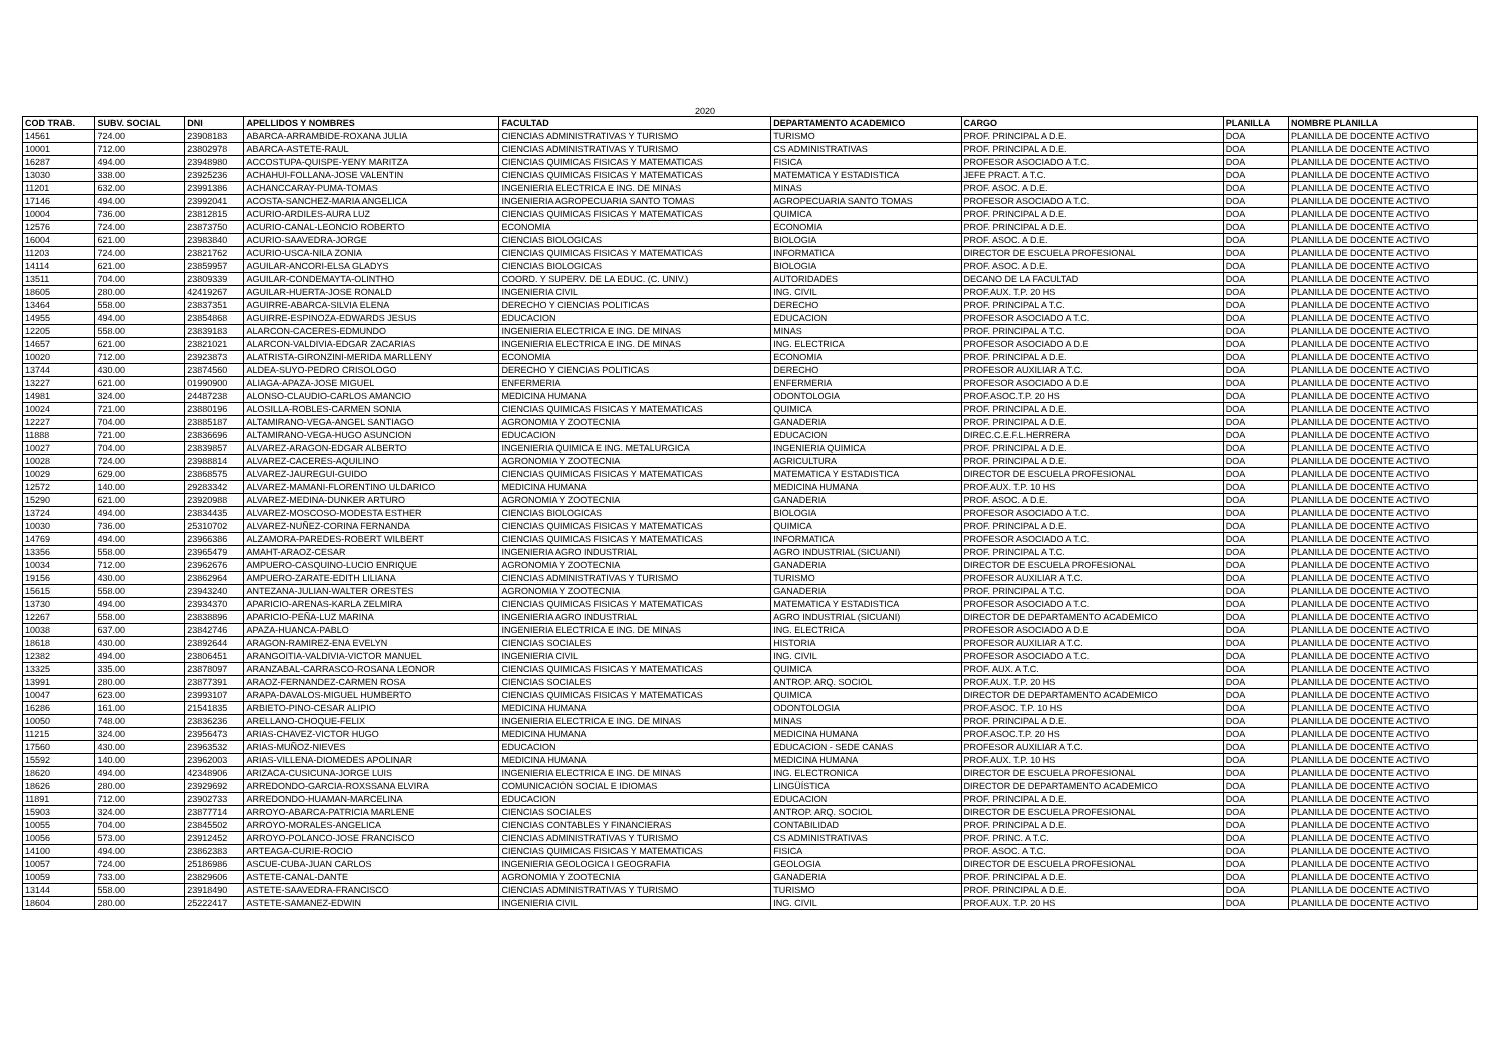2020
| COD TRAB. | SUBV. SOCIAL | DNI | APELLIDOS Y NOMBRES | FACULTAD | DEPARTAMENTO ACADEMICO | CARGO | PLANILLA | NOMBRE PLANILLA |
| --- | --- | --- | --- | --- | --- | --- | --- | --- |
| 14561 | 724.00 | 23908183 | ABARCA-ARRAMBIDE-ROXANA JULIA | CIENCIAS ADMINISTRATIVAS Y TURISMO | TURISMO | PROF. PRINCIPAL A D.E. | DOA | PLANILLA DE DOCENTE ACTIVO |
| 10001 | 712.00 | 23802978 | ABARCA-ASTETE-RAUL | CIENCIAS ADMINISTRATIVAS Y TURISMO | CS ADMINISTRATIVAS | PROF. PRINCIPAL A D.E. | DOA | PLANILLA DE DOCENTE ACTIVO |
| 16287 | 494.00 | 23948980 | ACCOSTUPA-QUISPE-YENY MARITZA | CIENCIAS QUIMICAS FISICAS Y MATEMATICAS | FISICA | PROFESOR ASOCIADO A T.C. | DOA | PLANILLA DE DOCENTE ACTIVO |
| 13030 | 338.00 | 23925236 | ACHAHUI-FOLLANA-JOSE VALENTIN | CIENCIAS QUIMICAS FISICAS Y MATEMATICAS | MATEMATICA Y ESTADISTICA | JEFE PRACT. A T.C. | DOA | PLANILLA DE DOCENTE ACTIVO |
| 11201 | 632.00 | 23991386 | ACHANCCARAY-PUMA-TOMAS | INGENIERIA ELECTRICA E ING. DE MINAS | MINAS | PROF. ASOC. A D.E. | DOA | PLANILLA DE DOCENTE ACTIVO |
| 17146 | 494.00 | 23992041 | ACOSTA-SANCHEZ-MARIA ANGELICA | INGENIERIA AGROPECUARIA SANTO TOMAS | AGROPECUARIA SANTO TOMAS | PROFESOR ASOCIADO A T.C. | DOA | PLANILLA DE DOCENTE ACTIVO |
| 10004 | 736.00 | 23812815 | ACURIO-ARDILES-AURA LUZ | CIENCIAS QUIMICAS FISICAS Y MATEMATICAS | QUIMICA | PROF. PRINCIPAL A D.E. | DOA | PLANILLA DE DOCENTE ACTIVO |
| 12576 | 724.00 | 23873750 | ACURIO-CANAL-LEONCIO ROBERTO | ECONOMIA | ECONOMIA | PROF. PRINCIPAL A D.E. | DOA | PLANILLA DE DOCENTE ACTIVO |
| 16004 | 621.00 | 23983840 | ACURIO-SAAVEDRA-JORGE | CIENCIAS BIOLOGICAS | BIOLOGIA | PROF. ASOC. A D.E. | DOA | PLANILLA DE DOCENTE ACTIVO |
| 11203 | 724.00 | 23821762 | ACURIO-USCA-NILA ZONIA | CIENCIAS QUIMICAS FISICAS Y MATEMATICAS | INFORMATICA | DIRECTOR DE ESCUELA PROFESIONAL | DOA | PLANILLA DE DOCENTE ACTIVO |
| 14114 | 621.00 | 23859957 | AGUILAR-ANCORI-ELSA GLADYS | CIENCIAS BIOLOGICAS | BIOLOGIA | PROF. ASOC. A D.E. | DOA | PLANILLA DE DOCENTE ACTIVO |
| 13511 | 704.00 | 23809339 | AGUILAR-CONDEMAYTA-OLINTHO | COORD. Y SUPERV. DE LA EDUC. (C. UNIV.) | AUTORIDADES | DECANO DE LA FACULTAD | DOA | PLANILLA DE DOCENTE ACTIVO |
| 18605 | 280.00 | 42419267 | AGUILAR-HUERTA-JOSE RONALD | INGENIERIA CIVIL | ING. CIVIL | PROF.AUX. T.P. 20 HS | DOA | PLANILLA DE DOCENTE ACTIVO |
| 13464 | 558.00 | 23837351 | AGUIRRE-ABARCA-SILVIA ELENA | DERECHO Y CIENCIAS POLITICAS | DERECHO | PROF. PRINCIPAL A T.C. | DOA | PLANILLA DE DOCENTE ACTIVO |
| 14955 | 494.00 | 23854868 | AGUIRRE-ESPINOZA-EDWARDS JESUS | EDUCACION | EDUCACION | PROFESOR ASOCIADO A T.C. | DOA | PLANILLA DE DOCENTE ACTIVO |
| 12205 | 558.00 | 23839183 | ALARCON-CACERES-EDMUNDO | INGENIERIA ELECTRICA E ING. DE MINAS | MINAS | PROF. PRINCIPAL A T.C. | DOA | PLANILLA DE DOCENTE ACTIVO |
| 14657 | 621.00 | 23821021 | ALARCON-VALDIVIA-EDGAR ZACARIAS | INGENIERIA ELECTRICA E ING. DE MINAS | ING. ELECTRICA | PROFESOR ASOCIADO A D.E | DOA | PLANILLA DE DOCENTE ACTIVO |
| 10020 | 712.00 | 23923873 | ALATRISTA-GIRONZINI-MERIDA MARLLENY | ECONOMIA | ECONOMIA | PROF. PRINCIPAL A D.E. | DOA | PLANILLA DE DOCENTE ACTIVO |
| 13744 | 430.00 | 23874560 | ALDEA-SUYO-PEDRO CRISOLOGO | DERECHO Y CIENCIAS POLITICAS | DERECHO | PROFESOR AUXILIAR A T.C. | DOA | PLANILLA DE DOCENTE ACTIVO |
| 13227 | 621.00 | 01990900 | ALIAGA-APAZA-JOSE MIGUEL | ENFERMERIA | ENFERMERIA | PROFESOR ASOCIADO A D.E | DOA | PLANILLA DE DOCENTE ACTIVO |
| 14981 | 324.00 | 24487238 | ALONSO-CLAUDIO-CARLOS AMANCIO | MEDICINA HUMANA | ODONTOLOGIA | PROF.ASOC.T.P. 20 HS | DOA | PLANILLA DE DOCENTE ACTIVO |
| 10024 | 721.00 | 23880196 | ALOSILLA-ROBLES-CARMEN SONIA | CIENCIAS QUIMICAS FISICAS Y MATEMATICAS | QUIMICA | PROF. PRINCIPAL A D.E. | DOA | PLANILLA DE DOCENTE ACTIVO |
| 12227 | 704.00 | 23885187 | ALTAMIRANO-VEGA-ANGEL SANTIAGO | AGRONOMIA Y ZOOTECNIA | GANADERIA | PROF. PRINCIPAL A D.E. | DOA | PLANILLA DE DOCENTE ACTIVO |
| 11888 | 721.00 | 23836696 | ALTAMIRANO-VEGA-HUGO ASUNCION | EDUCACION | EDUCACION | DIREC.C.E.F.L.HERRERA | DOA | PLANILLA DE DOCENTE ACTIVO |
| 10027 | 704.00 | 23839857 | ALVAREZ-ARAGON-EDGAR ALBERTO | INGENIERIA QUIMICA E ING. METALURGICA | INGENIERIA QUIMICA | PROF. PRINCIPAL A D.E. | DOA | PLANILLA DE DOCENTE ACTIVO |
| 10028 | 724.00 | 23988814 | ALVAREZ-CACERES-AQUILINO | AGRONOMIA Y ZOOTECNIA | AGRICULTURA | PROF. PRINCIPAL A D.E. | DOA | PLANILLA DE DOCENTE ACTIVO |
| 10029 | 629.00 | 23868575 | ALVAREZ-JAUREGUI-GUIDO | CIENCIAS QUIMICAS FISICAS Y MATEMATICAS | MATEMATICA Y ESTADISTICA | DIRECTOR DE ESCUELA PROFESIONAL | DOA | PLANILLA DE DOCENTE ACTIVO |
| 12572 | 140.00 | 29283342 | ALVAREZ-MAMANI-FLORENTINO ULDARICO | MEDICINA HUMANA | MEDICINA HUMANA | PROF.AUX. T.P. 10 HS | DOA | PLANILLA DE DOCENTE ACTIVO |
| 15290 | 621.00 | 23920988 | ALVAREZ-MEDINA-DUNKER ARTURO | AGRONOMIA Y ZOOTECNIA | GANADERIA | PROF. ASOC. A D.E. | DOA | PLANILLA DE DOCENTE ACTIVO |
| 13724 | 494.00 | 23834435 | ALVAREZ-MOSCOSO-MODESTA ESTHER | CIENCIAS BIOLOGICAS | BIOLOGIA | PROFESOR ASOCIADO A T.C. | DOA | PLANILLA DE DOCENTE ACTIVO |
| 10030 | 736.00 | 25310702 | ALVAREZ-NUÑEZ-CORINA FERNANDA | CIENCIAS QUIMICAS FISICAS Y MATEMATICAS | QUIMICA | PROF. PRINCIPAL A D.E. | DOA | PLANILLA DE DOCENTE ACTIVO |
| 14769 | 494.00 | 23966386 | ALZAMORA-PAREDES-ROBERT WILBERT | CIENCIAS QUIMICAS FISICAS Y MATEMATICAS | INFORMATICA | PROFESOR ASOCIADO A T.C. | DOA | PLANILLA DE DOCENTE ACTIVO |
| 13356 | 558.00 | 23965479 | AMAHT-ARAOZ-CESAR | INGENIERIA AGRO INDUSTRIAL | AGRO INDUSTRIAL (SICUANI) | PROF. PRINCIPAL A T.C. | DOA | PLANILLA DE DOCENTE ACTIVO |
| 10034 | 712.00 | 23962676 | AMPUERO-CASQUINO-LUCIO ENRIQUE | AGRONOMIA Y ZOOTECNIA | GANADERIA | DIRECTOR DE ESCUELA PROFESIONAL | DOA | PLANILLA DE DOCENTE ACTIVO |
| 19156 | 430.00 | 23862964 | AMPUERO-ZARATE-EDITH LILIANA | CIENCIAS ADMINISTRATIVAS Y TURISMO | TURISMO | PROFESOR AUXILIAR A T.C. | DOA | PLANILLA DE DOCENTE ACTIVO |
| 15615 | 558.00 | 23943240 | ANTEZANA-JULIAN-WALTER ORESTES | AGRONOMIA Y ZOOTECNIA | GANADERIA | PROF. PRINCIPAL A T.C. | DOA | PLANILLA DE DOCENTE ACTIVO |
| 13730 | 494.00 | 23934370 | APARICIO-ARENAS-KARLA ZELMIRA | CIENCIAS QUIMICAS FISICAS Y MATEMATICAS | MATEMATICA Y ESTADISTICA | PROFESOR ASOCIADO A T.C. | DOA | PLANILLA DE DOCENTE ACTIVO |
| 12267 | 558.00 | 23838896 | APARICIO-PEÑA-LUZ MARINA | INGENIERIA AGRO INDUSTRIAL | AGRO INDUSTRIAL (SICUANI) | DIRECTOR DE DEPARTAMENTO ACADEMICO | DOA | PLANILLA DE DOCENTE ACTIVO |
| 10038 | 637.00 | 23842746 | APAZA-HUANCA-PABLO | INGENIERIA ELECTRICA E ING. DE MINAS | ING. ELECTRICA | PROFESOR ASOCIADO A D.E | DOA | PLANILLA DE DOCENTE ACTIVO |
| 18618 | 430.00 | 23892644 | ARAGON-RAMIREZ-ENA EVELYN | CIENCIAS SOCIALES | HISTORIA | PROFESOR AUXILIAR A T.C. | DOA | PLANILLA DE DOCENTE ACTIVO |
| 12382 | 494.00 | 23806451 | ARANGOITIA-VALDIVIA-VICTOR MANUEL | INGENIERIA CIVIL | ING. CIVIL | PROFESOR ASOCIADO A T.C. | DOA | PLANILLA DE DOCENTE ACTIVO |
| 13325 | 335.00 | 23878097 | ARANZABAL-CARRASCO-ROSANA LEONOR | CIENCIAS QUIMICAS FISICAS Y MATEMATICAS | QUIMICA | PROF. AUX. A T.C. | DOA | PLANILLA DE DOCENTE ACTIVO |
| 13991 | 280.00 | 23877391 | ARAOZ-FERNANDEZ-CARMEN ROSA | CIENCIAS SOCIALES | ANTROP. ARQ. SOCIOL | PROF.AUX. T.P. 20 HS | DOA | PLANILLA DE DOCENTE ACTIVO |
| 10047 | 623.00 | 23993107 | ARAPA-DAVALOS-MIGUEL HUMBERTO | CIENCIAS QUIMICAS FISICAS Y MATEMATICAS | QUIMICA | DIRECTOR DE DEPARTAMENTO ACADEMICO | DOA | PLANILLA DE DOCENTE ACTIVO |
| 16286 | 161.00 | 21541835 | ARBIETO-PINO-CESAR ALIPIO | MEDICINA HUMANA | ODONTOLOGIA | PROF.ASOC. T.P. 10 HS | DOA | PLANILLA DE DOCENTE ACTIVO |
| 10050 | 748.00 | 23836236 | ARELLANO-CHOQUE-FELIX | INGENIERIA ELECTRICA E ING. DE MINAS | MINAS | PROF. PRINCIPAL A D.E. | DOA | PLANILLA DE DOCENTE ACTIVO |
| 11215 | 324.00 | 23956473 | ARIAS-CHAVEZ-VICTOR HUGO | MEDICINA HUMANA | MEDICINA HUMANA | PROF.ASOC.T.P. 20 HS | DOA | PLANILLA DE DOCENTE ACTIVO |
| 17560 | 430.00 | 23963532 | ARIAS-MUÑOZ-NIEVES | EDUCACION | EDUCACION - SEDE CANAS | PROFESOR AUXILIAR A T.C. | DOA | PLANILLA DE DOCENTE ACTIVO |
| 15592 | 140.00 | 23962003 | ARIAS-VILLENA-DIOMEDES APOLINAR | MEDICINA HUMANA | MEDICINA HUMANA | PROF.AUX. T.P. 10 HS | DOA | PLANILLA DE DOCENTE ACTIVO |
| 18620 | 494.00 | 42348906 | ARIZACA-CUSICUNA-JORGE LUIS | INGENIERIA ELECTRICA E ING. DE MINAS | ING. ELECTRONICA | DIRECTOR DE ESCUELA PROFESIONAL | DOA | PLANILLA DE DOCENTE ACTIVO |
| 18626 | 280.00 | 23929692 | ARREDONDO-GARCIA-ROXSSANA ELVIRA | COMUNICACIÓN SOCIAL E IDIOMAS | LINGÜÍSTICA | DIRECTOR DE DEPARTAMENTO ACADEMICO | DOA | PLANILLA DE DOCENTE ACTIVO |
| 11891 | 712.00 | 23902733 | ARREDONDO-HUAMAN-MARCELINA | EDUCACION | EDUCACION | PROF. PRINCIPAL A D.E. | DOA | PLANILLA DE DOCENTE ACTIVO |
| 15903 | 324.00 | 23877714 | ARROYO-ABARCA-PATRICIA MARLENE | CIENCIAS SOCIALES | ANTROP. ARQ. SOCIOL | DIRECTOR DE ESCUELA PROFESIONAL | DOA | PLANILLA DE DOCENTE ACTIVO |
| 10055 | 704.00 | 23845502 | ARROYO-MORALES-ANGELICA | CIENCIAS CONTABLES Y FINANCIERAS | CONTABILIDAD | PROF. PRINCIPAL A D.E. | DOA | PLANILLA DE DOCENTE ACTIVO |
| 10056 | 573.00 | 23912452 | ARROYO-POLANCO-JOSE FRANCISCO | CIENCIAS ADMINISTRATIVAS Y TURISMO | CS ADMINISTRATIVAS | PROF. PRINC. A T.C. | DOA | PLANILLA DE DOCENTE ACTIVO |
| 14100 | 494.00 | 23862383 | ARTEAGA-CURIE-ROCIO | CIENCIAS QUIMICAS FISICAS Y MATEMATICAS | FISICA | PROF. ASOC. A T.C. | DOA | PLANILLA DE DOCENTE ACTIVO |
| 10057 | 724.00 | 25186986 | ASCUE-CUBA-JUAN CARLOS | INGENIERIA GEOLOGICA I GEOGRAFIA | GEOLOGIA | DIRECTOR DE ESCUELA PROFESIONAL | DOA | PLANILLA DE DOCENTE ACTIVO |
| 10059 | 733.00 | 23829606 | ASTETE-CANAL-DANTE | AGRONOMIA Y ZOOTECNIA | GANADERIA | PROF. PRINCIPAL A D.E. | DOA | PLANILLA DE DOCENTE ACTIVO |
| 13144 | 558.00 | 23918490 | ASTETE-SAAVEDRA-FRANCISCO | CIENCIAS ADMINISTRATIVAS Y TURISMO | TURISMO | PROF. PRINCIPAL A D.E. | DOA | PLANILLA DE DOCENTE ACTIVO |
| 18604 | 280.00 | 25222417 | ASTETE-SAMANEZ-EDWIN | INGENIERIA CIVIL | ING. CIVIL | PROF.AUX. T.P. 20 HS | DOA | PLANILLA DE DOCENTE ACTIVO |